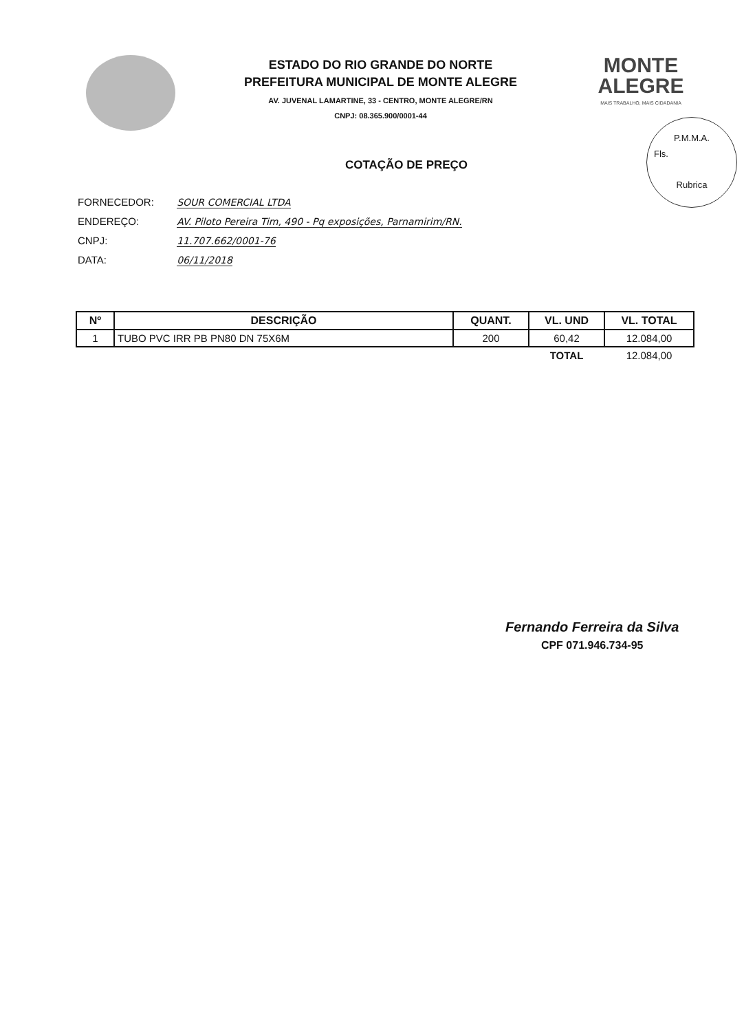ESTADO DO RIO GRANDE DO NORTE
PREFEITURA MUNICIPAL DE MONTE ALEGRE
AV. JUVENAL LAMARTINE, 33 - CENTRO, MONTE ALEGRE/RN
CNPJ: 08.365.900/0001-44
MONTE
ALEGRE
MAIS TRABALHO, MAIS CIDADANIA
P.M.M.A.
Fls.
Rubrica
COTAÇÃO DE PREÇO
FORNECEDOR: SOUR COMERCIAL LTDA
ENDEREÇO: AV. Piloto Pereira Tim, 490 - Pq exposições, Parnamirim/RN.
CNPJ: 11.707.662/0001-76
DATA: 06/11/2018
| Nº | DESCRIÇÃO | QUANT. | VL. UND | VL. TOTAL |
| --- | --- | --- | --- | --- |
| 1 | TUBO PVC IRR PB PN80 DN 75X6M | 200 | 60,42 | 12.084,00 |
| | | | TOTAL | 12.084,00 |
Fernando Ferreira da Silva
CPF 071.946.734-95